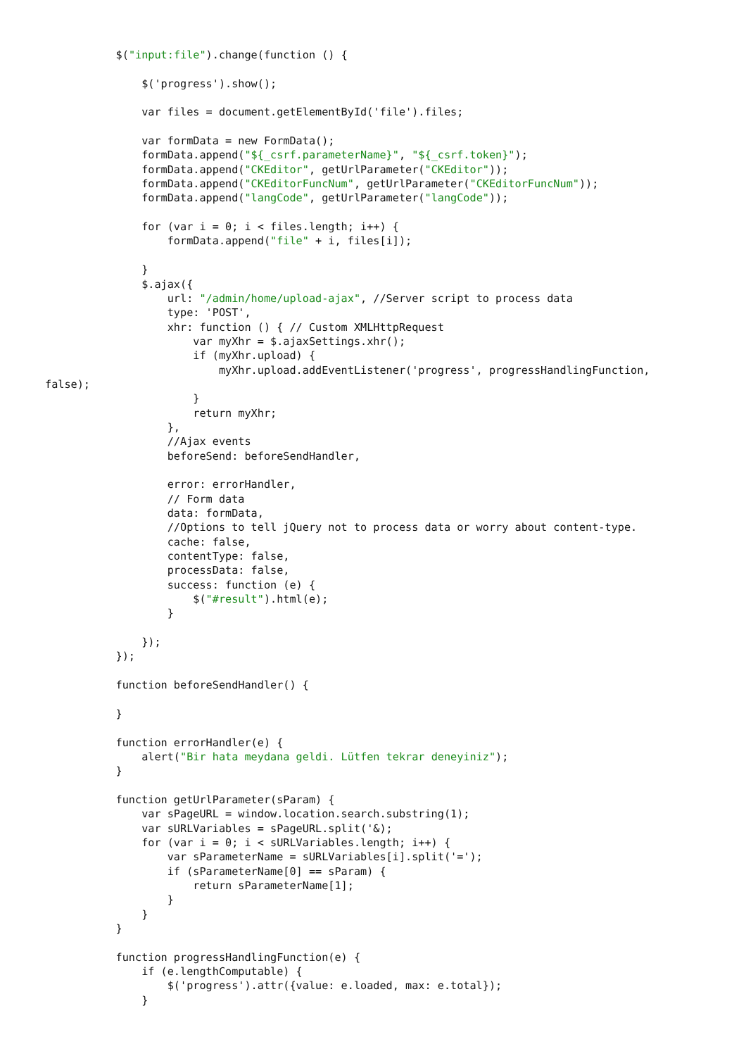$("input:file").change(function () {

               $('progress').show();

               var files = document.getElementById('file').files;

               var formData = new FormData();
               formData.append("${_csrf.parameterName}", "${_csrf.token}");
               formData.append("CKEditor", getUrlParameter("CKEditor"));
               formData.append("CKEditorFuncNum", getUrlParameter("CKEditorFuncNum"));
               formData.append("langCode", getUrlParameter("langCode"));

               for (var i = 0; i < files.length; i++) {
                   formData.append("file" + i, files[i]);

               }
               $.ajax({
                   url: "/admin/home/upload-ajax", //Server script to process data
                   type: 'POST',
                   xhr: function () { // Custom XMLHttpRequest
                       var myXhr = $.ajaxSettings.xhr();
                       if (myXhr.upload) {
                           myXhr.upload.addEventListener('progress', progressHandlingFunction,
false);
                       }
                       return myXhr;
                   },
                   //Ajax events
                   beforeSend: beforeSendHandler,

                   error: errorHandler,
                   // Form data
                   data: formData,
                   //Options to tell jQuery not to process data or worry about content-type.
                   cache: false,
                   contentType: false,
                   processData: false,
                   success: function (e) {
                       $("#result").html(e);
                   }

               });
           });

           function beforeSendHandler() {

           }

           function errorHandler(e) {
               alert("Bir hata meydana geldi. Lütfen tekrar deneyiniz");
           }

           function getUrlParameter(sParam) {
               var sPageURL = window.location.search.substring(1);
               var sURLVariables = sPageURL.split('&);
               for (var i = 0; i < sURLVariables.length; i++) {
                   var sParameterName = sURLVariables[i].split('=');
                   if (sParameterName[0] == sParam) {
                       return sParameterName[1];
                   }
               }
           }

           function progressHandlingFunction(e) {
               if (e.lengthComputable) {
                   $('progress').attr({value: e.loaded, max: e.total});
               }